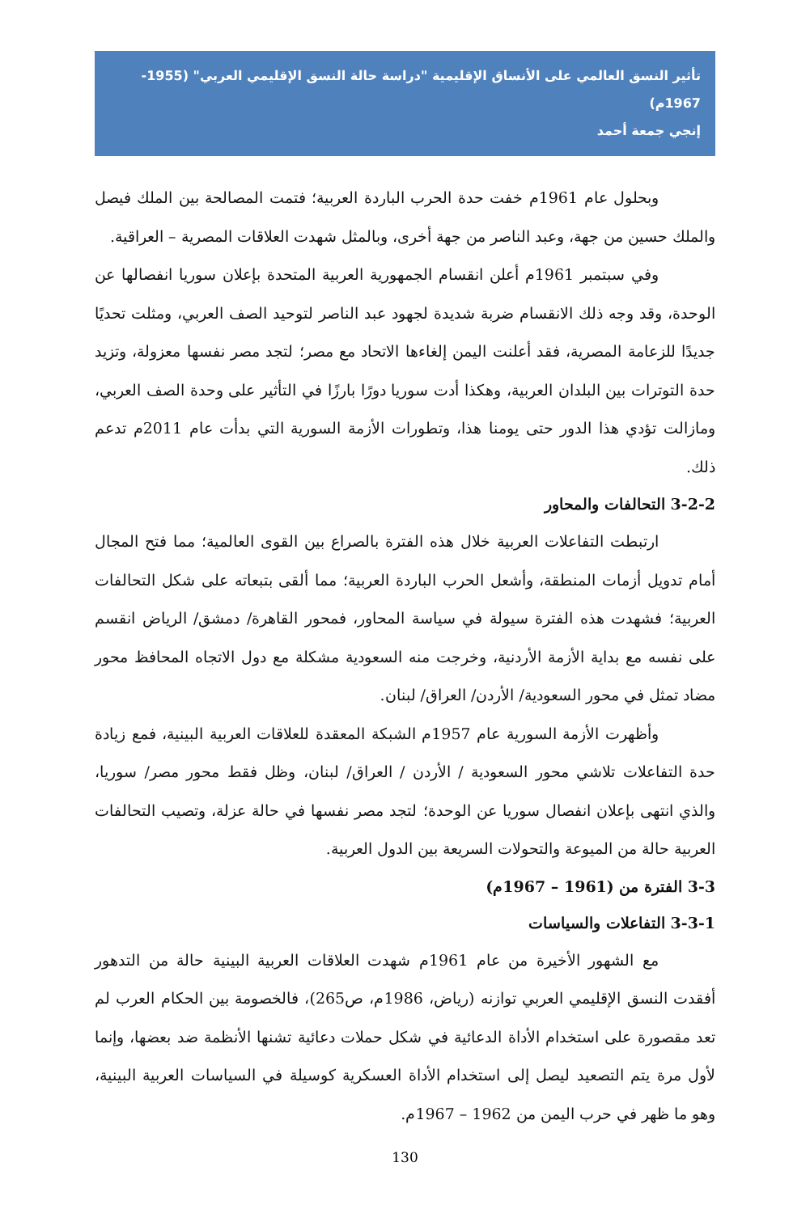تأثير النسق العالمي على الأنساق الإقليمية "دراسة حالة النسق الإقليمي العربي" (1955-1967م)
إنجي جمعة أحمد
وبحلول عام 1961م خفت حدة الحرب الباردة العربية؛ فتمت المصالحة بين الملك فيصل والملك حسين من جهة، وعبد الناصر من جهة أخرى، وبالمثل شهدت العلاقات المصرية – العراقية.
وفي سبتمبر 1961م أعلن انقسام الجمهورية العربية المتحدة بإعلان سوريا انفصالها عن الوحدة، وقد وجه ذلك الانقسام ضربة شديدة لجهود عبد الناصر لتوحيد الصف العربي، ومثلت تحديًا جديدًا للزعامة المصرية، فقد أعلنت اليمن إلغاءها الاتحاد مع مصر؛ لتجد مصر نفسها معزولة، وتزيد حدة التوترات بين البلدان العربية، وهكذا أدت سوريا دورًا بارزًا في التأثير على وحدة الصف العربي، ومازالت تؤدي هذا الدور حتى يومنا هذا، وتطورات الأزمة السورية التي بدأت عام 2011م تدعم ذلك.
3-2-2 التحالفات والمحاور
ارتبطت التفاعلات العربية خلال هذه الفترة بالصراع بين القوى العالمية؛ مما فتح المجال أمام تدويل أزمات المنطقة، وأشعل الحرب الباردة العربية؛ مما ألقى بتبعاته على شكل التحالفات العربية؛ فشهدت هذه الفترة سيولة في سياسة المحاور، فمحور القاهرة/ دمشق/ الرياض انقسم على نفسه مع بداية الأزمة الأردنية، وخرجت منه السعودية مشكلة مع دول الاتجاه المحافظ محور مضاد تمثل في محور السعودية/ الأردن/ العراق/ لبنان.
وأظهرت الأزمة السورية عام 1957م الشبكة المعقدة للعلاقات العربية البينية، فمع زيادة حدة التفاعلات تلاشي محور السعودية / الأردن / العراق/ لبنان، وظل فقط محور مصر/ سوريا، والذي انتهى بإعلان انفصال سوريا عن الوحدة؛ لتجد مصر نفسها في حالة عزلة، وتصيب التحالفات العربية حالة من الميوعة والتحولات السريعة بين الدول العربية.
3-3 الفترة من (1961 – 1967م)
3-3-1 التفاعلات والسياسات
مع الشهور الأخيرة من عام 1961م شهدت العلاقات العربية البينية حالة من التدهور أفقدت النسق الإقليمي العربي توازنه (رياض، 1986م، ص265)، فالخصومة بين الحكام العرب لم تعد مقصورة على استخدام الأداة الدعائية في شكل حملات دعائية تشنها الأنظمة ضد بعضها، وإنما لأول مرة يتم التصعيد ليصل إلى استخدام الأداة العسكرية كوسيلة في السياسات العربية البينية، وهو ما ظهر في حرب اليمن من 1962 – 1967م.
130